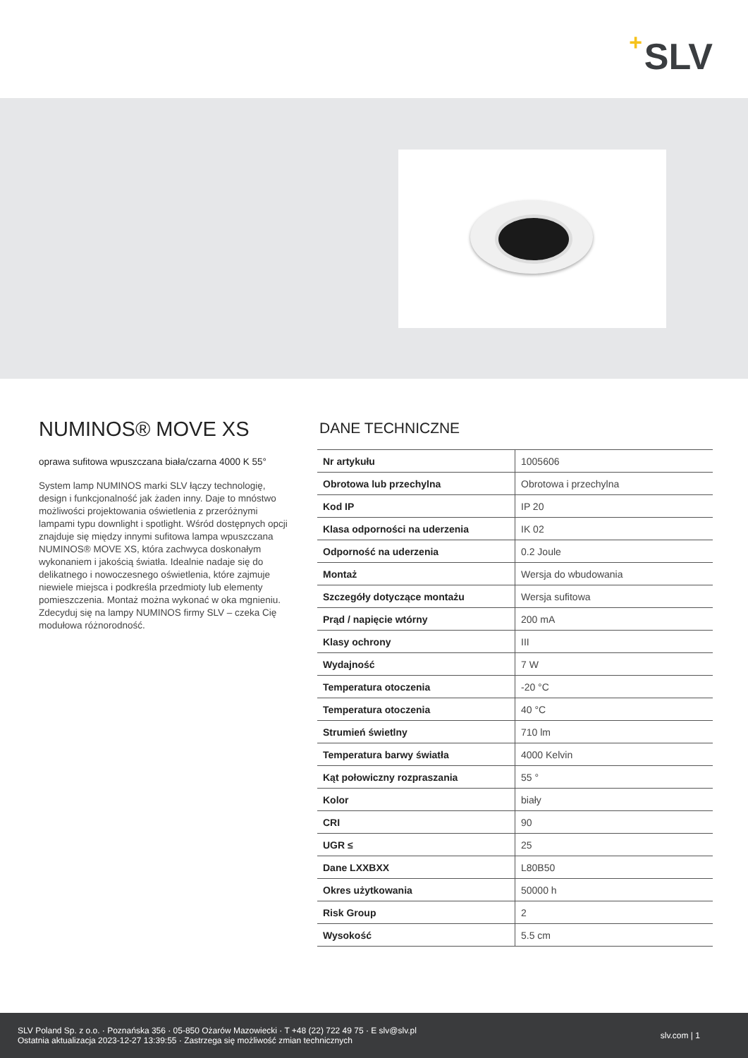+ SLV
NUMINOS® MOVE XS
oprawa sufitowa wpuszczana biała/czarna 4000 K 55°
System lamp NUMINOS marki SLV łączy technologię, design i funkcjonalność jak żaden inny. Daje to mnóstwo możliwości projektowania oświetlenia z przeróżnymi lampami typu downlight i spotlight. Wśród dostępnych opcji znajduje się między innymi sufitowa lampa wpuszczana NUMINOS® MOVE XS, która zachwyca doskonałym wykonaniem i jakością światła. Idealnie nadaje się do delikatnego i nowoczesnego oświetlenia, które zajmuje niewiele miejsca i podkreśla przedmioty lub elementy pomieszczenia. Montaż można wykonać w oka mgnieniu. Zdecyduj się na lampy NUMINOS firmy SLV – czeka Cię modułowa różnorodność.
DANE TECHNICZNE
| Nr artykułu | 1005606 |
| Obrotowa lub przechylna | Obrotowa i przechylna |
| Kod IP | IP 20 |
| Klasa odporności na uderzenia | IK 02 |
| Odporność na uderzenia | 0.2 Joule |
| Montaż | Wersja do wbudowania |
| Szczegóły dotyczące montażu | Wersja sufitowa |
| Prąd / napięcie wtórny | 200 mA |
| Klasy ochrony | III |
| Wydajność | 7 W |
| Temperatura otoczenia | -20 °C |
| Temperatura otoczenia | 40 °C |
| Strumień świetlny | 710 lm |
| Temperatura barwy światła | 4000 Kelvin |
| Kąt połowiczny rozpraszania | 55 ° |
| Kolor | biały |
| CRI | 90 |
| UGR ≤ | 25 |
| Dane LXXBXX | L80B50 |
| Okres użytkowania | 50000 h |
| Risk Group | 2 |
| Wysokość | 5.5 cm |
SLV Poland Sp. z o.o. · Poznańska 356 · 05-850 Ożarów Mazowiecki · T +48 (22) 722 49 75 · E slv@slv.pl
Ostatnia aktualizacja 2023-12-27 13:39:55 · Zastrzega się możliwość zmian technicznych
slv.com | 1